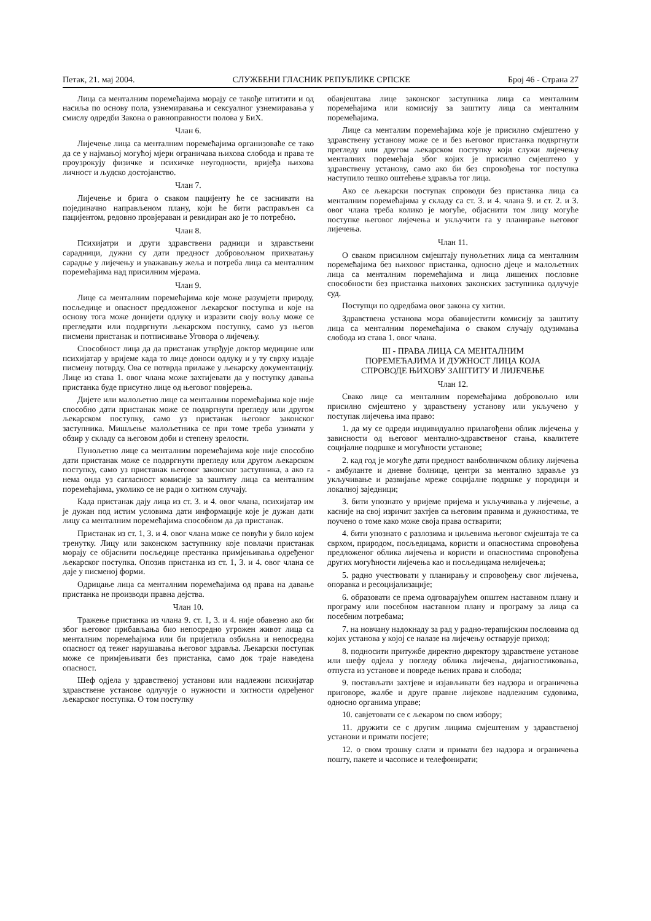Петак, 21. мај 2004. СЛУЖБЕНИ ГЛАСНИК РЕПУБЛИКЕ СРПСКЕ Број 46 - Страна 27
Лица са менталним поремећајима морају се такође штитити и од насиља по основу пола, узнемиравања и сексуалног узнемиравања у смислу одредби Закона о равноправности полова у БиХ.
Члан 6.
Лијечење лица са менталним поремећајима организоваће се тако да се у најмањој могућој мјери ограничава њихова слобода и права те проузрокују физичке и психичке неугодности, вријеђа њихова личност и људско достојанство.
Члан 7.
Лијечење и брига о сваком пацијенту ће се заснивати на појединачно направљеном плану, који ће бити расправљен са пацијентом, редовно провјераван и ревидиран ако је то потребно.
Члан 8.
Психијатри и други здравствени радници и здравствени сарадници, дужни су дати предност добровољном прихватању сарадње у лијечењу и уважавању жеља и потреба лица са менталним поремећајима над присилним мјерама.
Члан 9.
Лице са менталним поремећајима које може разумјети природу, посљедице и опасност предложеног љекарског поступка и које на основу тога може донијети одлуку и изразити своју вољу може се прегледати или подвргнути љекарском поступку, само уз његов писмени пристанак и потписивање Уговора о лијечењу.
Способност лица да да пристанак утврђује доктор медицине или психијатар у вријеме када то лице доноси одлуку и у ту сврху издаје писмену потврду. Ова се потврда прилаже у љекарску документацију. Лице из става 1. овог члана може захтијевати да у поступку давања пристанка буде присутно лице од његовог повјерења.
Дијете или малољетно лице са менталним поремећајима које није способно дати пристанак може се подвргнути прегледу или другом љекарском поступку, само уз пристанак његовог законског заступника. Мишљење малољетника се при томе треба узимати у обзир у складу са његовом доби и степену зрелости.
Пунољетно лице са менталним поремећајима које није способно дати пристанак може се подвргнути прегледу или другом љекарском поступку, само уз пристанак његовог законског заступника, а ако га нема онда уз сагласност комисије за заштиту лица са менталним поремећајима, уколико се не ради о хитном случају.
Када пристанак дају лица из ст. 3. и 4. овог члана, психијатар им је дужан под истим условима дати информације које је дужан дати лицу са менталним поремећајима способном да да пристанак.
Пристанак из ст. 1, 3. и 4. овог члана може се повући у било којем тренутку. Лицу или законском заступнику које повлачи пристанак морају се објаснити посљедице престанка примјењивања одређеног љекарског поступка. Опозив пристанка из ст. 1, 3. и 4. овог члана се даје у писменој форми.
Одрицање лица са менталним поремећајима од права на давање пристанка не производи правна дејства.
Члан 10.
Тражење пристанка из члана 9. ст. 1, 3. и 4. није обавезно ако би због његовог прибављања био непосредно угрожен живот лица са менталним поремећајима или би пријетила озбиљна и непосредна опасност од тежег нарушавања његовог здравља. Љекарски поступак може се примјењивати без пристанка, само док траје наведена опасност.
Шеф одјела у здравственој установи или надлежни психијатар здравствене установе одлучује о нужности и хитности одређеног љекарског поступка. О том поступку
обавјештава лице законског заступника лица са менталним поремећајима или комисију за заштиту лица са менталним поремећајима.
Лице са менталим поремећајима које је присилно смјештено у здравствену установу може се и без његовог пристанка подвргнути прегледу или другом љекарском поступку који служи лијечењу менталних поремећаја због којих је присилно смјештено у здравствену установу, само ако би без спровођења тог поступка наступило тешко оштећење здравља тог лица.
Ако се љекарски поступак спроводи без пристанка лица са менталним поремећајима у складу са ст. 3. и 4. члана 9. и ст. 2. и 3. овог члана треба колико је могуће, објаснити том лицу могуће поступке његовог лијечења и укључити га у планирање његовог лијечења.
Члан 11.
О сваком присилном смјештају пунољетних лица са менталним поремећајима без њиховог пристанка, односно дјеце и малољетних лица са менталним поремећајима и лица лишених пословне способности без пристанка њихових законских заступника одлучује суд.
Поступци по одредбама овог закона су хитни.
Здравствена установа мора обавијестити комисију за заштиту лица са менталним поремећајима о сваком случају одузимања слобода из става 1. овог члана.
III - ПРАВА ЛИЦА СА МЕНТАЛНИМ
ПОРЕМЕЋАЈИМА И ДУЖНОСТ ЛИЦА КОЈА
СПРОВОДЕ ЊИХОВУ ЗАШТИТУ И ЛИЈЕЧЕЊЕ
Члан 12.
Свако лице са менталним поремећајима добровољно или присилно смјештено у здравствену установу или укључено у поступак лијечења има право:
1. да му се одреди индивидуално прилагођени облик лијечења у зависности од његовог ментално-здравственог стања, квалитете социјалне подршке и могућности установе;
2. кад год је могуће дати предност ванболничком облику лијечења - амбуланте и дневне болнице, центри за ментално здравље уз укључивање и развијање мреже социјалне подршке у породици и локалној заједници;
3. бити упознато у вријеме пријема и укључивања у лијечење, а касније на свој изричит захтјев са његовим правима и дужностима, те поучено о томе како може своја права остварити;
4. бити упознато с разлозима и циљевима његовог смјештаја те са сврхом, природом, посљедицама, користи и опасностима спровођења предложеног облика лијечења и користи и опасностима спровођења других могућности лијечења као и посљедицама нелијечења;
5. радно учествовати у планирању и спровођењу свог лијечења, опоравка и ресоцијализације;
6. образовати се према одговарајућем општем наставном плану и програму или посебном наставном плану и програму за лица са посебним потребама;
7. на новчану надокнаду за рад у радно-терапијским пословима од којих установа у којој се налазе на лијечењу остварује приход;
8. подносити притужбе директно директору здравствене установе или шефу одјела у погледу облика лијечења, дијагностиковања, отпуста из установе и повреде њених права и слобода;
9. постављати захтјеве и изјављивати без надзора и ограничења приговоре, жалбе и друге правне лијекове надлежним судовима, односно органима управе;
10. савјетовати се с љекаром по свом избору;
11. дружити се с другим лицима смјештеним у здравственој установи и примати посјете;
12. о свом трошку слати и примати без надзора и ограничења пошту, пакете и часописе и телефонирати;